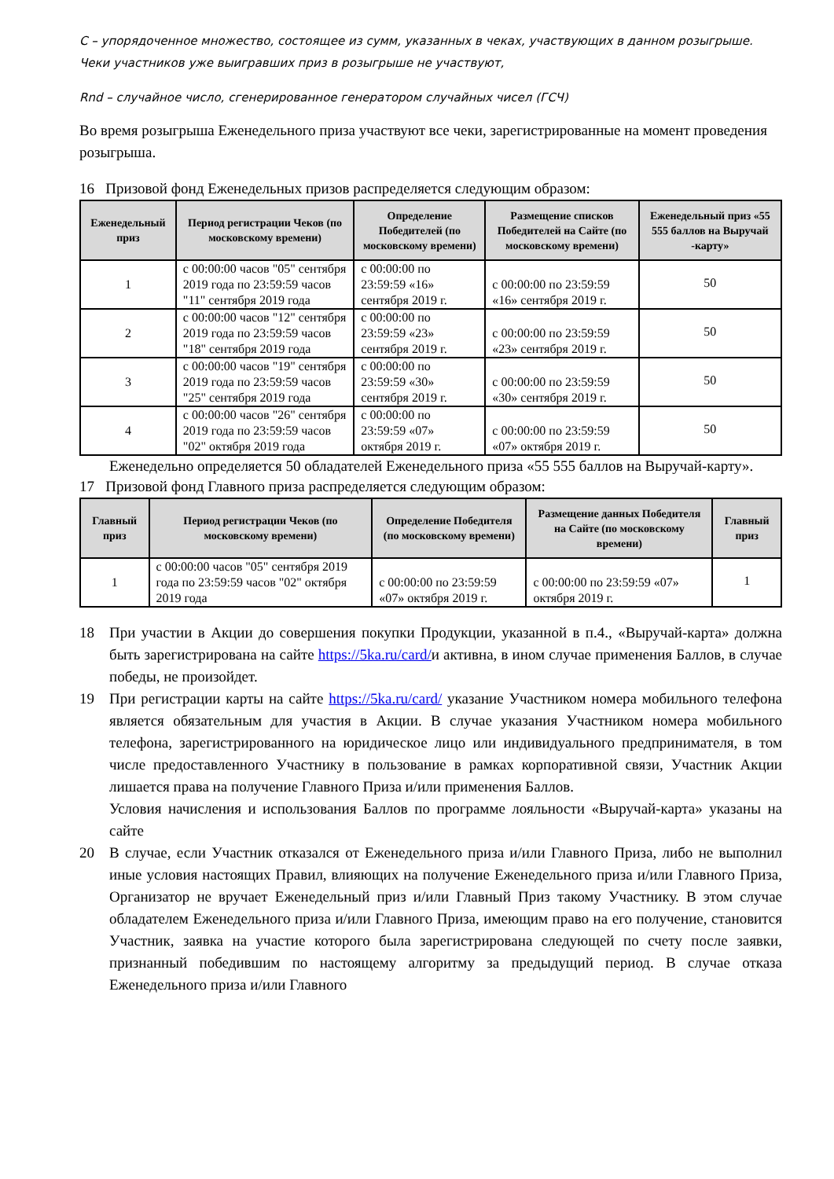С – упорядоченное множество, состоящее из сумм, указанных в чеках, участвующих в данном розыгрыше. Чеки участников уже выигравших приз в розыгрыше не участвуют,
Rnd – случайное число, сгенерированное генератором случайных чисел (ГСЧ)
Во время розыгрыша Еженедельного приза участвуют все чеки, зарегистрированные на момент проведения розыгрыша.
16 Призовой фонд Еженедельных призов распределяется следующим образом:
| Еженедельный приз | Период регистрации Чеков (по московскому времени) | Определение Победителей (по московскому времени) | Размещение списков Победителей на Сайте (по московскому времени) | Еженедельный приз «55 555 баллов на Выручай -карту» |
| --- | --- | --- | --- | --- |
| 1 | с 00:00:00 часов "05" сентября 2019 года по 23:59:59 часов "11" сентября 2019 года | с 00:00:00 по 23:59:59 «16» сентября 2019 г. | с 00:00:00 по 23:59:59 «16» сентября 2019 г. | 50 |
| 2 | с 00:00:00 часов "12" сентября 2019 года по 23:59:59 часов "18" сентября 2019 года | с 00:00:00 по 23:59:59 «23» сентября 2019 г. | с 00:00:00 по 23:59:59 «23» сентября 2019 г. | 50 |
| 3 | с 00:00:00 часов "19" сентября 2019 года по 23:59:59 часов "25" сентября 2019 года | с 00:00:00 по 23:59:59 «30» сентября 2019 г. | с 00:00:00 по 23:59:59 «30» сентября 2019 г. | 50 |
| 4 | с 00:00:00 часов "26" сентября 2019 года по 23:59:59 часов "02" октября 2019 года | с 00:00:00 по 23:59:59 «07» октября 2019 г. | с 00:00:00 по 23:59:59 «07» октября 2019 г. | 50 |
Еженедельно определяется 50 обладателей Еженедельного приза «55 555 баллов на Выручай-карту».
17 Призовой фонд Главного приза распределяется следующим образом:
| Главный приз | Период регистрации Чеков (по московскому времени) | Определение Победителя (по московскому времени) | Размещение данных Победителя на Сайте (по московскому времени) | Главный приз |
| --- | --- | --- | --- | --- |
| 1 | с 00:00:00 часов "05" сентября 2019 года по 23:59:59 часов "02" октября 2019 года | с 00:00:00 по 23:59:59 «07» октября 2019 г. | с 00:00:00 по 23:59:59 «07» октября 2019 г. | 1 |
18 При участии в Акции до совершения покупки Продукции, указанной в п.4., «Выручай-карта» должна быть зарегистрирована на сайте https://5ka.ru/card/и активна, в ином случае применения Баллов, в случае победы, не произойдет.
19 При регистрации карты на сайте https://5ka.ru/card/ указание Участником номера мобильного телефона является обязательным для участия в Акции. В случае указания Участником номера мобильного телефона, зарегистрированного на юридическое лицо или индивидуального предпринимателя, в том числе предоставленного Участнику в пользование в рамках корпоративной связи, Участник Акции лишается права на получение Главного Приза и/или применения Баллов.
Условия начисления и использования Баллов по программе лояльности «Выручай-карта» указаны на сайте
20 В случае, если Участник отказался от Еженедельного приза и/или Главного Приза, либо не выполнил иные условия настоящих Правил, влияющих на получение Еженедельного приза и/или Главного Приза, Организатор не вручает Еженедельный приз и/или Главный Приз такому Участнику. В этом случае обладателем Еженедельного приза и/или Главного Приза, имеющим право на его получение, становится Участник, заявка на участие которого была зарегистрирована следующей по счету после заявки, признанный победившим по настоящему алгоритму за предыдущий период. В случае отказа Еженедельного приза и/или Главного